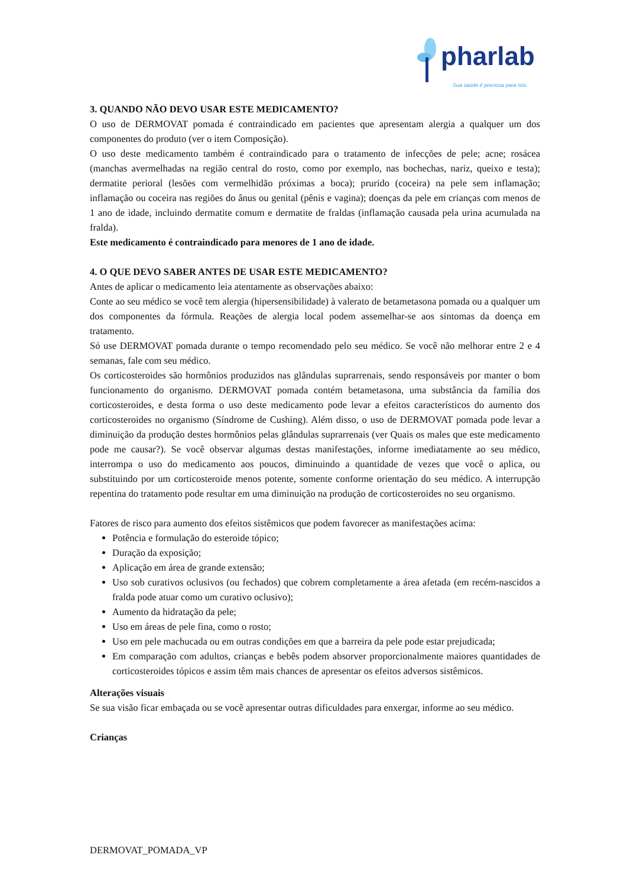pharlab
Sua saúde é preciosa para nós.
3. QUANDO NÃO DEVO USAR ESTE MEDICAMENTO?
O uso de DERMOVAT pomada é contraindicado em pacientes que apresentam alergia a qualquer um dos componentes do produto (ver o item Composição).
O uso deste medicamento também é contraindicado para o tratamento de infecções de pele; acne; rosácea (manchas avermelhadas na região central do rosto, como por exemplo, nas bochechas, nariz, queixo e testa); dermatite perioral (lesões com vermelhidão próximas a boca); prurido (coceira) na pele sem inflamação; inflamação ou coceira nas regiões do ânus ou genital (pênis e vagina); doenças da pele em crianças com menos de 1 ano de idade, incluindo dermatite comum e dermatite de fraldas (inflamação causada pela urina acumulada na fralda).
Este medicamento é contraindicado para menores de 1 ano de idade.
4. O QUE DEVO SABER ANTES DE USAR ESTE MEDICAMENTO?
Antes de aplicar o medicamento leia atentamente as observações abaixo:
Conte ao seu médico se você tem alergia (hipersensibilidade) à valerato de betametasona pomada ou a qualquer um dos componentes da fórmula. Reações de alergia local podem assemelhar-se aos sintomas da doença em tratamento.
Só use DERMOVAT pomada durante o tempo recomendado pelo seu médico. Se você não melhorar entre 2 e 4 semanas, fale com seu médico.
Os corticosteroides são hormônios produzidos nas glândulas suprarrenais, sendo responsáveis por manter o bom funcionamento do organismo. DERMOVAT pomada contém betametasona, uma substância da família dos corticosteroides, e desta forma o uso deste medicamento pode levar a efeitos característicos do aumento dos corticosteroides no organismo (Síndrome de Cushing). Além disso, o uso de DERMOVAT pomada pode levar a diminuição da produção destes hormônios pelas glândulas suprarrenais (ver Quais os males que este medicamento pode me causar?). Se você observar algumas destas manifestações, informe imediatamente ao seu médico, interrompa o uso do medicamento aos poucos, diminuindo a quantidade de vezes que você o aplica, ou substituindo por um corticosteroide menos potente, somente conforme orientação do seu médico. A interrupção repentina do tratamento pode resultar em uma diminuição na produção de corticosteroides no seu organismo.
Fatores de risco para aumento dos efeitos sistêmicos que podem favorecer as manifestações acima:
Potência e formulação do esteroide tópico;
Duração da exposição;
Aplicação em área de grande extensão;
Uso sob curativos oclusivos (ou fechados) que cobrem completamente a área afetada (em recém-nascidos a fralda pode atuar como um curativo oclusivo);
Aumento da hidratação da pele;
Uso em áreas de pele fina, como o rosto;
Uso em pele machucada ou em outras condições em que a barreira da pele pode estar prejudicada;
Em comparação com adultos, crianças e bebês podem absorver proporcionalmente maiores quantidades de corticosteroides tópicos e assim têm mais chances de apresentar os efeitos adversos sistêmicos.
Alterações visuais
Se sua visão ficar embaçada ou se você apresentar outras dificuldades para enxergar, informe ao seu médico.
Crianças
DERMOVAT_POMADA_VP